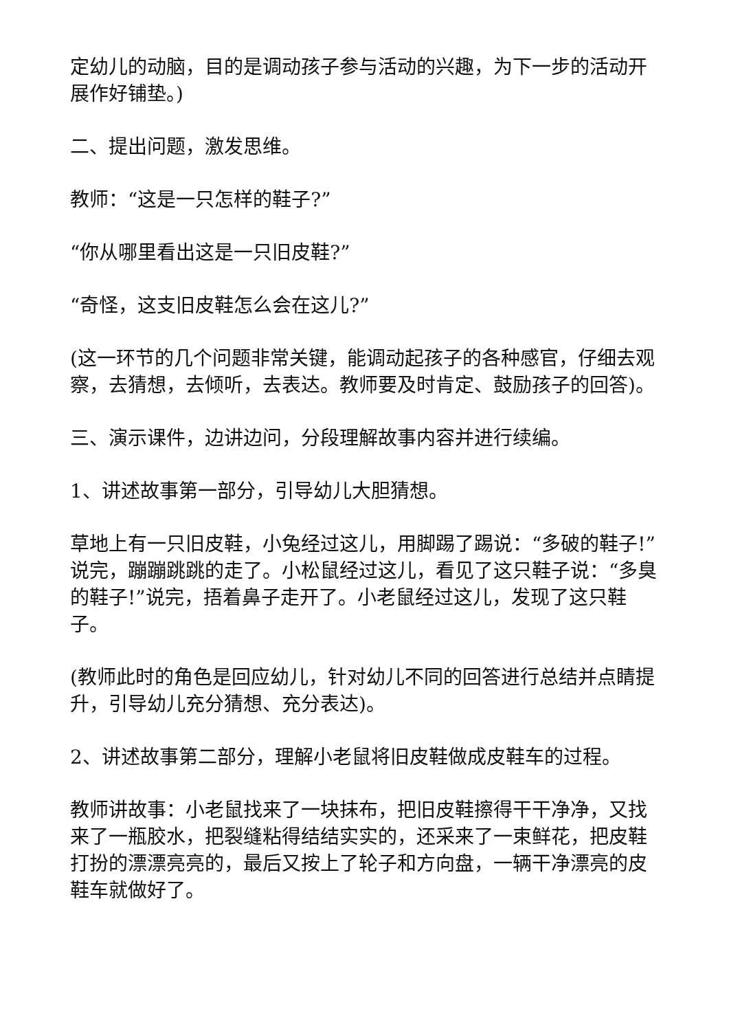定幼儿的动脑，目的是调动孩子参与活动的兴趣，为下一步的活动开展作好铺垫。)
二、提出问题，激发思维。
教师：“这是一只怎样的鞋子?”
“你从哪里看出这是一只旧皮鞋?”
“奇怪，这支旧皮鞋怎么会在这儿?”
(这一环节的几个问题非常关键，能调动起孩子的各种感官，仔细去观察，去猜想，去倾听，去表达。教师要及时肯定、鼓励孩子的回答)。
三、演示课件，边讲边问，分段理解故事内容并进行续编。
1、讲述故事第一部分，引导幼儿大胆猜想。
草地上有一只旧皮鞋，小兔经过这儿，用脚踢了踢说：“多破的鞋子!”说完，蹦蹦跳跳的走了。小松鼠经过这儿，看见了这只鞋子说：“多臭的鞋子!”说完，捂着鼻子走开了。小老鼠经过这儿，发现了这只鞋子。
(教师此时的角色是回应幼儿，针对幼儿不同的回答进行总结并点睛提升，引导幼儿充分猜想、充分表达)。
2、讲述故事第二部分，理解小老鼠将旧皮鞋做成皮鞋车的过程。
教师讲故事：小老鼠找来了一块抹布，把旧皮鞋擦得干干净净，又找来了一瓶胶水，把裂缝粘得结结实实的，还采来了一束鲜花，把皮鞋打扮的漂漂亮亮的，最后又按上了轮子和方向盘，一辆干净漂亮的皮鞋车就做好了。